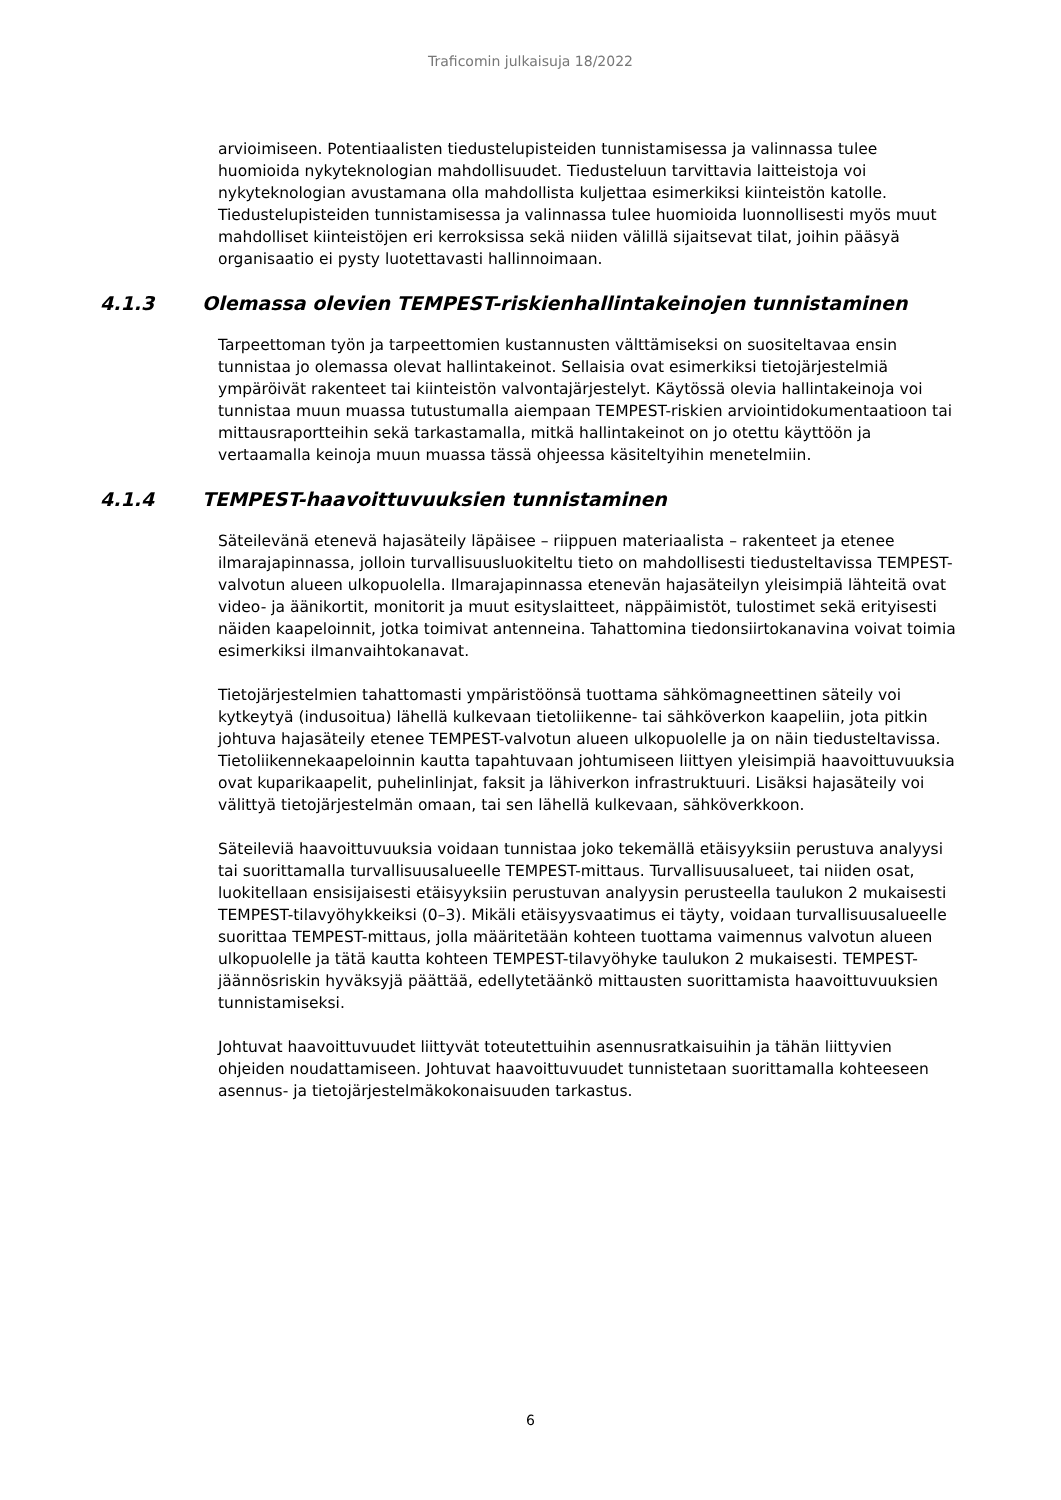Traficomin julkaisuja 18/2022
arvioimiseen. Potentiaalisten tiedustelupisteiden tunnistamisessa ja valinnassa tulee huomioida nykyteknologian mahdollisuudet. Tiedusteluun tarvittavia laitteistoja voi nykyteknologian avustamana olla mahdollista kuljettaa esimerkiksi kiinteistön katolle. Tiedustelupisteiden tunnistamisessa ja valinnassa tulee huomioida luonnollisesti myös muut mahdolliset kiinteistöjen eri kerroksissa sekä niiden välillä sijaitsevat tilat, joihin pääsyä organisaatio ei pysty luotettavasti hallinnoimaan.
4.1.3 Olemassa olevien TEMPEST-riskienhallintakeinojen tunnistaminen
Tarpeettoman työn ja tarpeettomien kustannusten välttämiseksi on suositeltavaa ensin tunnistaa jo olemassa olevat hallintakeinot. Sellaisia ovat esimerkiksi tietojärjestelmiä ympäröivät rakenteet tai kiinteistön valvontajärjestelyt. Käytössä olevia hallintakeinoja voi tunnistaa muun muassa tutustumalla aiempaan TEMPEST-riskien arviointidokumentaatioon tai mittausraportteihin sekä tarkastamalla, mitkä hallintakeinot on jo otettu käyttöön ja vertaamalla keinoja muun muassa tässä ohjeessa käsiteltyihin menetelmiin.
4.1.4 TEMPEST-haavoittuvuuksien tunnistaminen
Säteilevänä etenevä hajasäteily läpäisee – riippuen materiaalista – rakenteet ja etenee ilmarajapinnassa, jolloin turvallisuusluokiteltu tieto on mahdollisesti tiedusteltavissa TEMPEST-valvotun alueen ulkopuolella. Ilmarajapinnassa etenevän hajasäteilyn yleisimpiä lähteitä ovat video- ja äänikortit, monitorit ja muut esityslaitteet, näppäimistöt, tulostimet sekä erityisesti näiden kaapeloinnit, jotka toimivat antenneina. Tahattomina tiedonsiirtokanavina voivat toimia esimerkiksi ilmanvaihtokanavat.
Tietojärjestelmien tahattomasti ympäristöönsä tuottama sähkömagneettinen säteily voi kytkeytyä (indusoitua) lähellä kulkevaan tietoliikenne- tai sähköverkon kaapeliin, jota pitkin johtuva hajasäteily etenee TEMPEST-valvotun alueen ulkopuolelle ja on näin tiedusteltavissa. Tietoliikennekaapeloinnin kautta tapahtuvaan johtumiseen liittyen yleisimpiä haavoittuvuuksia ovat kuparikaapelit, puhelinlinjat, faksit ja lähiverkon infrastruktuuri. Lisäksi hajasäteily voi välittyä tietojärjestelmän omaan, tai sen lähellä kulkevaan, sähköverkkoon.
Säteileviä haavoittuvuuksia voidaan tunnistaa joko tekemällä etäisyyksiin perustuva analyysi tai suorittamalla turvallisuusalueelle TEMPEST-mittaus. Turvallisuusalueet, tai niiden osat, luokitellaan ensisijaisesti etäisyyksiin perustuvan analyysin perusteella taulukon 2 mukaisesti TEMPEST-tilavyöhykkeiksi (0–3). Mikäli etäisyysvaatimus ei täyty, voidaan turvallisuusalueelle suorittaa TEMPEST-mittaus, jolla määritetään kohteen tuottama vaimennus valvotun alueen ulkopuolelle ja tätä kautta kohteen TEMPEST-tilavyöhyke taulukon 2 mukaisesti. TEMPEST-jäännösriskin hyväksyjä päättää, edellytetäänkö mittausten suorittamista haavoittuvuuksien tunnistamiseksi.
Johtuvat haavoittuvuudet liittyvät toteutettuihin asennusratkaisuihin ja tähän liittyvien ohjeiden noudattamiseen. Johtuvat haavoittuvuudet tunnistetaan suorittamalla kohteeseen asennus- ja tietojärjestelmäkokonaisuuden tarkastus.
6